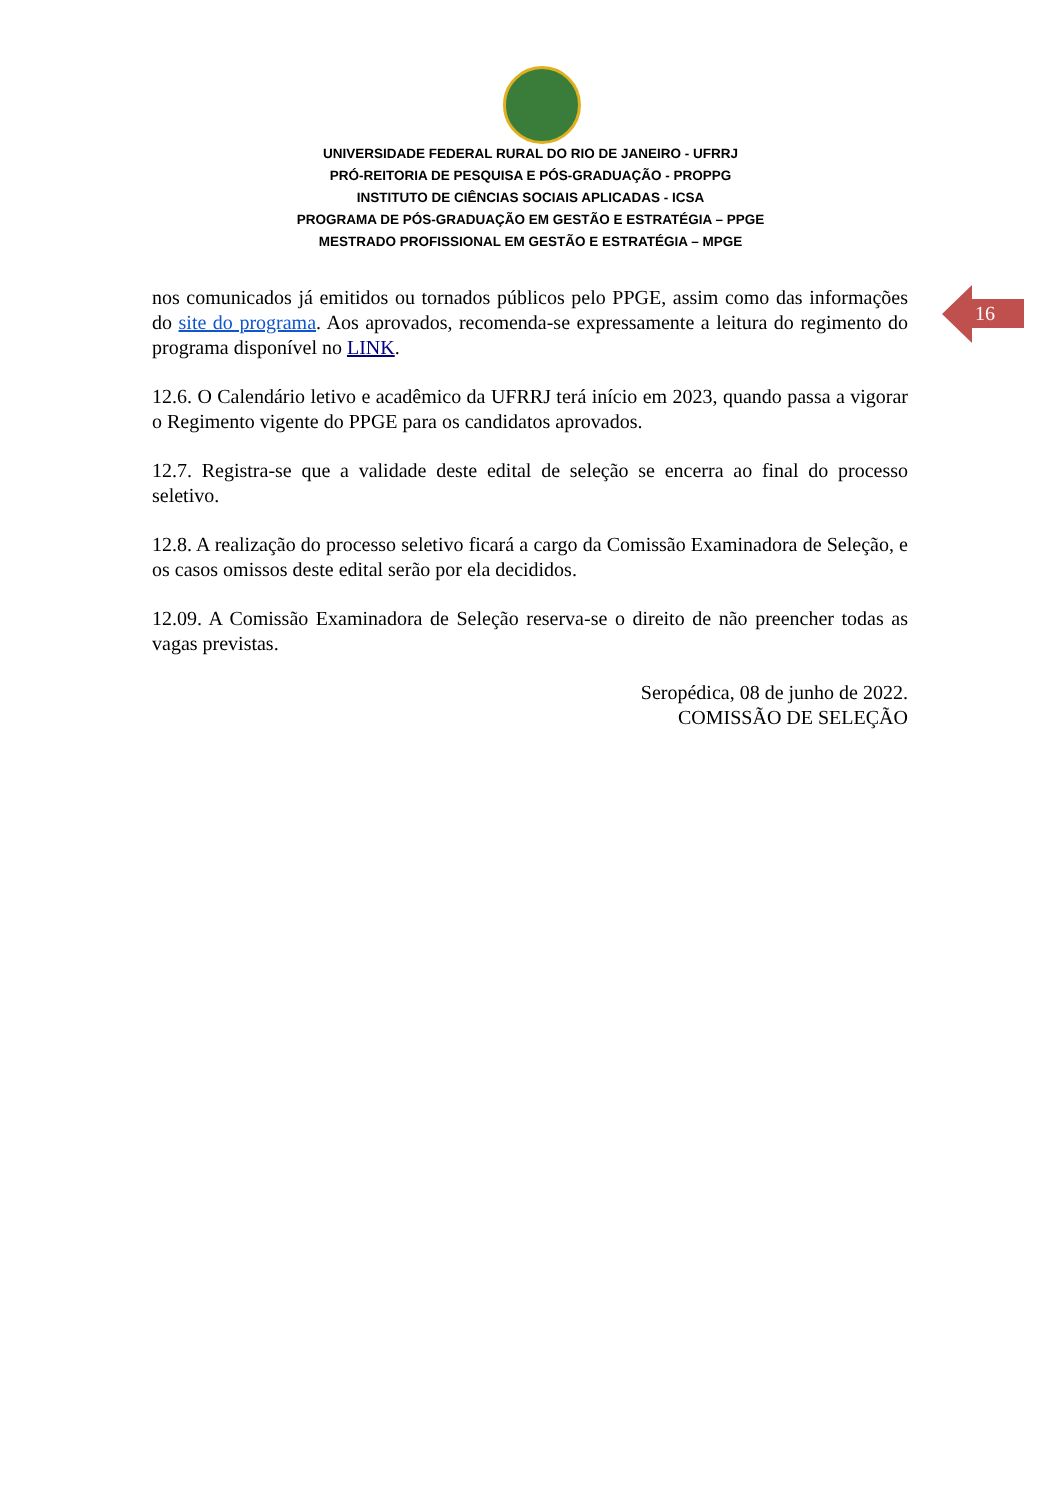UNIVERSIDADE FEDERAL RURAL DO RIO DE JANEIRO - UFRRJ
PRÓ-REITORIA DE PESQUISA E PÓS-GRADUAÇÃO - PROPPG
INSTITUTO DE CIÊNCIAS SOCIAIS APLICADAS - ICSA
PROGRAMA DE PÓS-GRADUAÇÃO EM GESTÃO E ESTRATÉGIA – PPGE
MESTRADO PROFISSIONAL EM GESTÃO E ESTRATÉGIA – MPGE
16
nos comunicados já emitidos ou tornados públicos pelo PPGE, assim como das informações do site do programa. Aos aprovados, recomenda-se expressamente a leitura do regimento do programa disponível no LINK.
12.6. O Calendário letivo e acadêmico da UFRRJ terá início em 2023, quando passa a vigorar o Regimento vigente do PPGE para os candidatos aprovados.
12.7. Registra-se que a validade deste edital de seleção se encerra ao final do processo seletivo.
12.8. A realização do processo seletivo ficará a cargo da Comissão Examinadora de Seleção, e os casos omissos deste edital serão por ela decididos.
12.09. A Comissão Examinadora de Seleção reserva-se o direito de não preencher todas as vagas previstas.
Seropédica, 08 de junho de 2022.
COMISSÃO DE SELEÇÃO